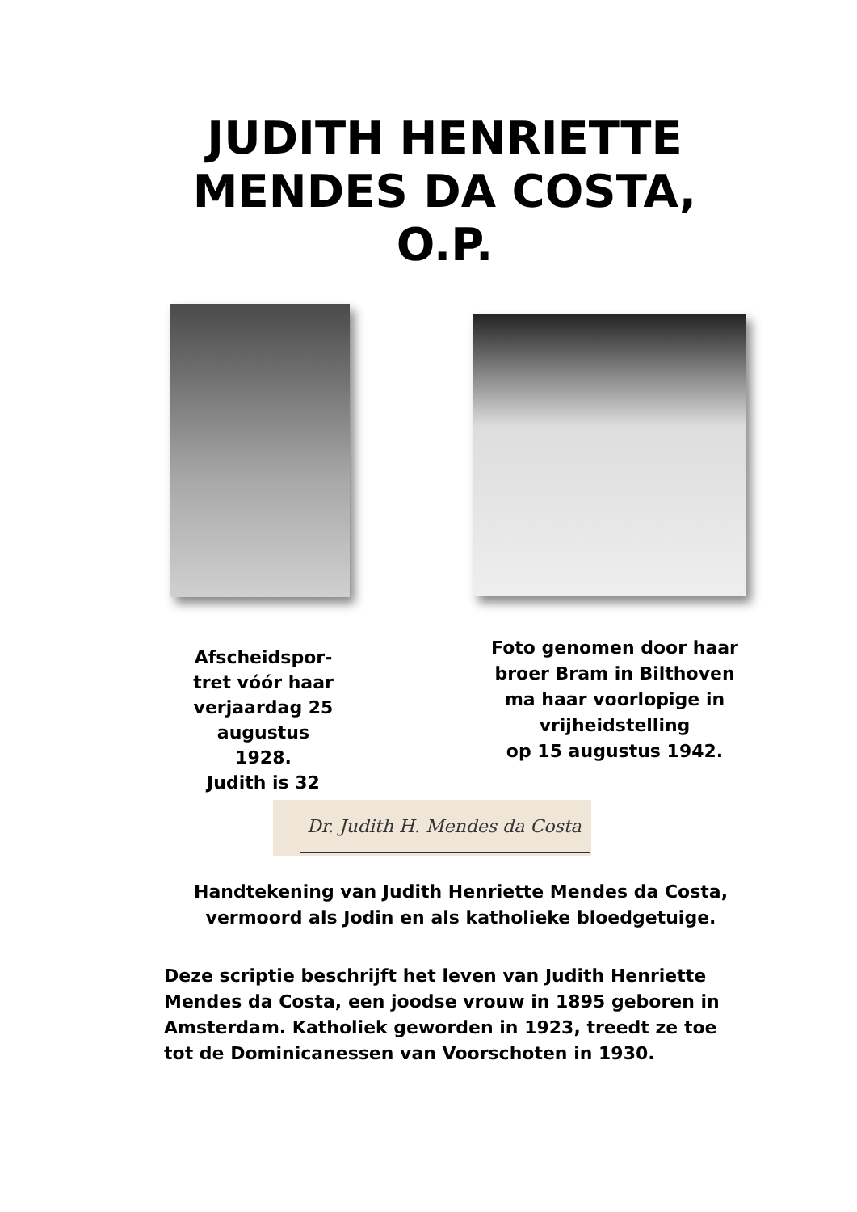JUDITH HENRIETTE
MENDES DA COSTA,
O.P.
Afscheidspor-
tret vóór haar
verjaardag 25
augustus
1928.
Judith is 32
Foto genomen door haar broer Bram in Bilthoven ma haar voorlopige in vrijheidstelling
op 15 augustus 1942.
Dr. Judith H. Mendes da Costa
Handtekening van Judith Henriette Mendes da Costa,
vermoord als Jodin en als katholieke bloedgetuige.
Deze scriptie beschrijft het leven van Judith Henriette Mendes da Costa, een joodse vrouw in 1895 geboren in Amsterdam. Katholiek geworden in 1923, treedt ze toe tot de Dominicanessen van Voorschoten in 1930.